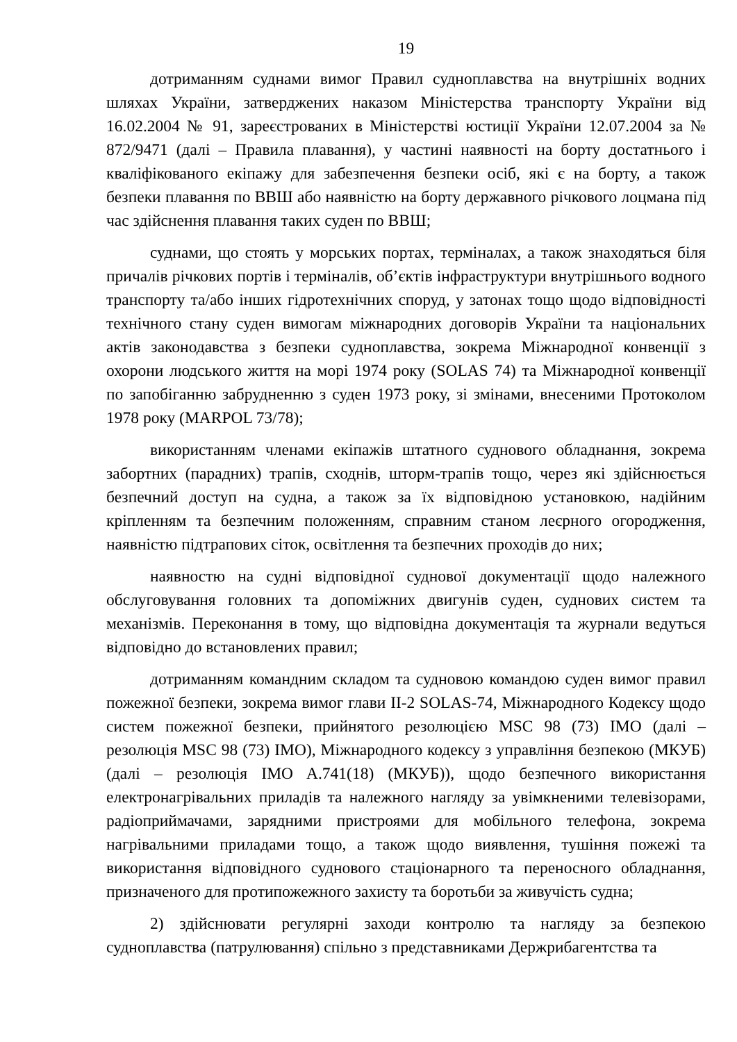19
дотриманням суднами вимог Правил судноплавства на внутрішніх водних шляхах України, затверджених наказом Міністерства транспорту України від 16.02.2004 № 91, зареєстрованих в Міністерстві юстиції України 12.07.2004 за № 872/9471 (далі – Правила плавання), у частині наявності на борту достатнього і кваліфікованого екіпажу для забезпечення безпеки осіб, які є на борту, а також безпеки плавання по ВВШ або наявністю на борту державного річкового лоцмана під час здійснення плавання таких суден по ВВШ;
суднами, що стоять у морських портах, терміналах, а також знаходяться біля причалів річкових портів і терміналів, об’єктів інфраструктури внутрішнього водного транспорту та/або інших гідротехнічних споруд, у затонах тощо щодо відповідності технічного стану суден вимогам міжнародних договорів України та національних актів законодавства з безпеки судноплавства, зокрема Міжнародної конвенції з охорони людського життя на морі 1974 року (SOLAS 74) та Міжнародної конвенції по запобіганню забрудненню з суден 1973 року, зі змінами, внесеними Протоколом 1978 року (MARPOL 73/78);
використанням членами екіпажів штатного суднового обладнання, зокрема забортних (парадних) трапів, сходнів, шторм-трапів тощо, через які здійснюється безпечний доступ на судна, а також за їх відповідною установкою, надійним кріпленням та безпечним положенням, справним станом леєрного огородження, наявністю підтрапових сіток, освітлення та безпечних проходів до них;
наявностю на судні відповідної суднової документації щодо належного обслуговування головних та допоміжних двигунів суден, суднових систем та механізмів. Переконання в тому, що відповідна документація та журнали ведуться відповідно до встановлених правил;
дотриманням командним складом та судновою командою суден вимог правил пожежної безпеки, зокрема вимог глави II-2 SOLAS-74, Міжнародного Кодексу щодо систем пожежної безпеки, прийнятого резолюцією MSC 98 (73) IMO (далі – резолюція MSC 98 (73) IMO), Міжнародного кодексу з управління безпекою (МКУБ) (далі – резолюція IMO A.741(18) (МКУБ)), щодо безпечного використання електронагрівальних приладів та належного нагляду за увімкненими телевізорами, радіоприймачами, зарядними пристроями для мобільного телефона, зокрема нагрівальними приладами тощо, а також щодо виявлення, тушіння пожежі та використання відповідного суднового стаціонарного та переносного обладнання, призначеного для протипожежного захисту та боротьби за живучість судна;
2) здійснювати регулярні заходи контролю та нагляду за безпекою судноплавства (патрулювання) спільно з представниками Держрибагентства та